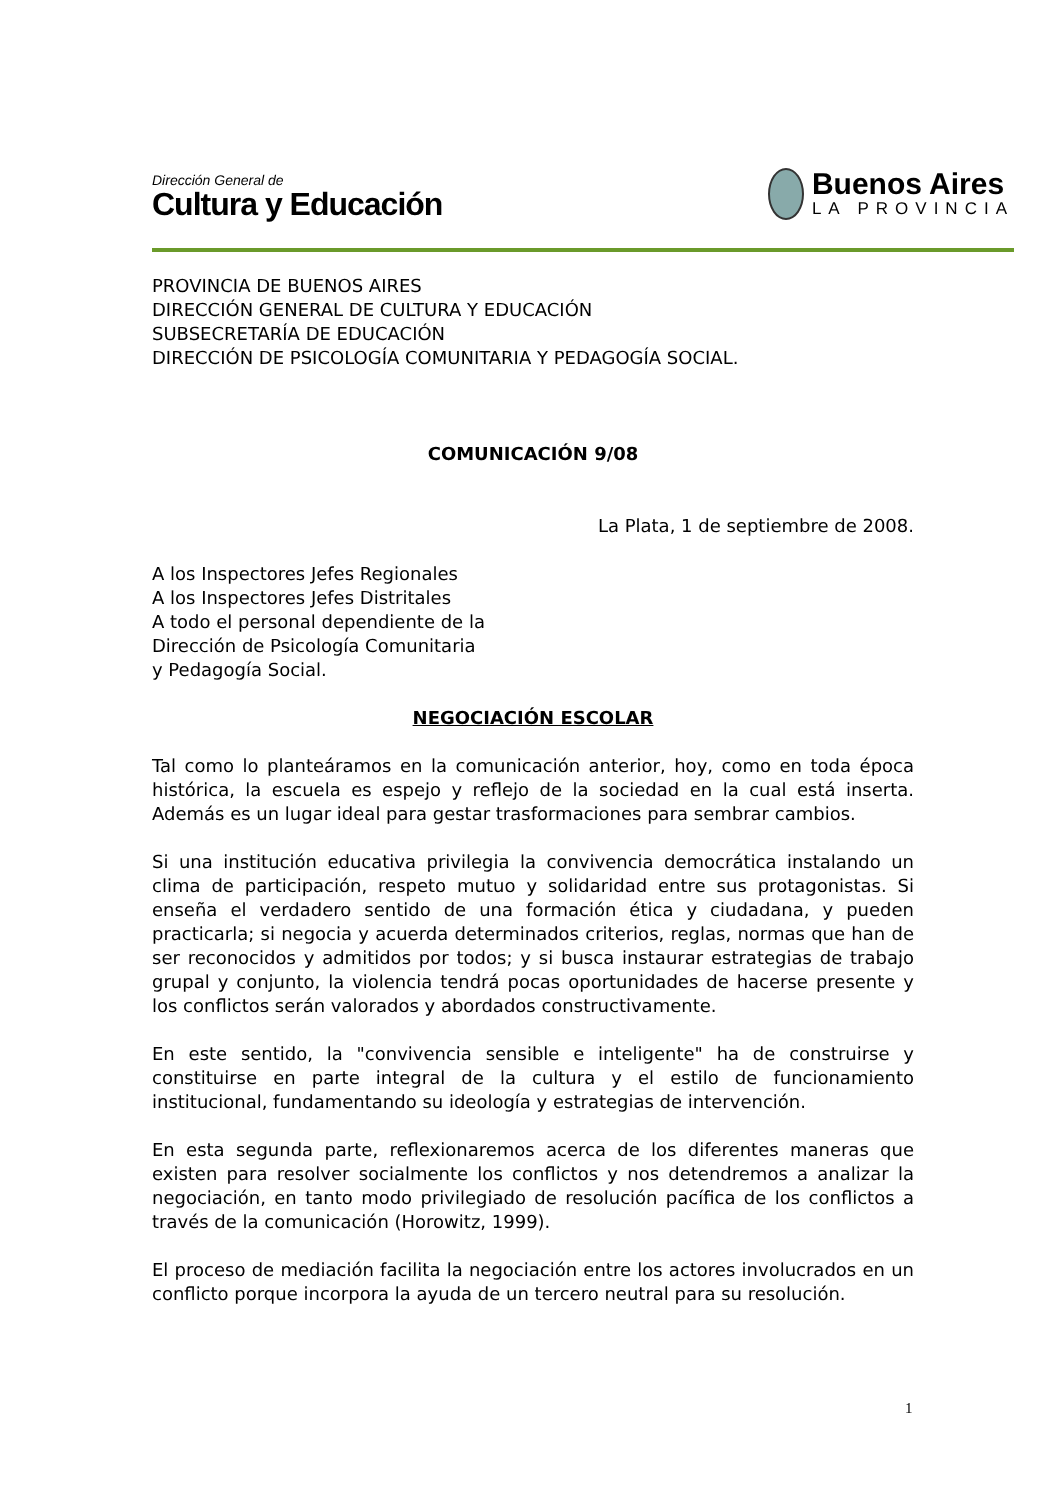Dirección General de
Cultura y Educación
Buenos Aires
LA PROVINCIA
PROVINCIA DE BUENOS AIRES
DIRECCIÓN GENERAL DE CULTURA Y EDUCACIÓN
SUBSECRETARÍA DE EDUCACIÓN
DIRECCIÓN DE PSICOLOGÍA COMUNITARIA Y PEDAGOGÍA SOCIAL.
COMUNICACIÓN 9/08
La Plata, 1 de septiembre de 2008.
A los Inspectores Jefes Regionales
A los Inspectores Jefes Distritales
A todo el personal dependiente de la
Dirección de Psicología Comunitaria
y Pedagogía Social.
NEGOCIACIÓN ESCOLAR
Tal como lo planteáramos en la comunicación anterior, hoy, como en toda época histórica, la escuela es espejo y reflejo de la sociedad en la cual está inserta. Además es un lugar ideal para gestar trasformaciones para sembrar cambios.
Si una institución educativa privilegia la convivencia democrática instalando un clima de participación, respeto mutuo y solidaridad entre sus protagonistas. Si enseña el verdadero sentido de una formación ética y ciudadana, y pueden practicarla; si negocia y acuerda determinados criterios, reglas, normas que han de ser reconocidos y admitidos por todos; y si busca instaurar estrategias de trabajo grupal y conjunto, la violencia tendrá pocas oportunidades de hacerse presente y los conflictos serán valorados y abordados constructivamente.
En este sentido, la "convivencia sensible e inteligente" ha de construirse y constituirse en parte integral de la cultura y el estilo de funcionamiento institucional, fundamentando su ideología y estrategias de intervención.
En esta segunda parte, reflexionaremos acerca de los diferentes maneras que existen para resolver socialmente los conflictos y nos detendremos a analizar la negociación, en tanto modo privilegiado de resolución pacífica de los conflictos a través de la comunicación (Horowitz, 1999).
El proceso de mediación facilita la negociación entre los actores involucrados en un conflicto porque incorpora la ayuda de un tercero neutral para su resolución.
1